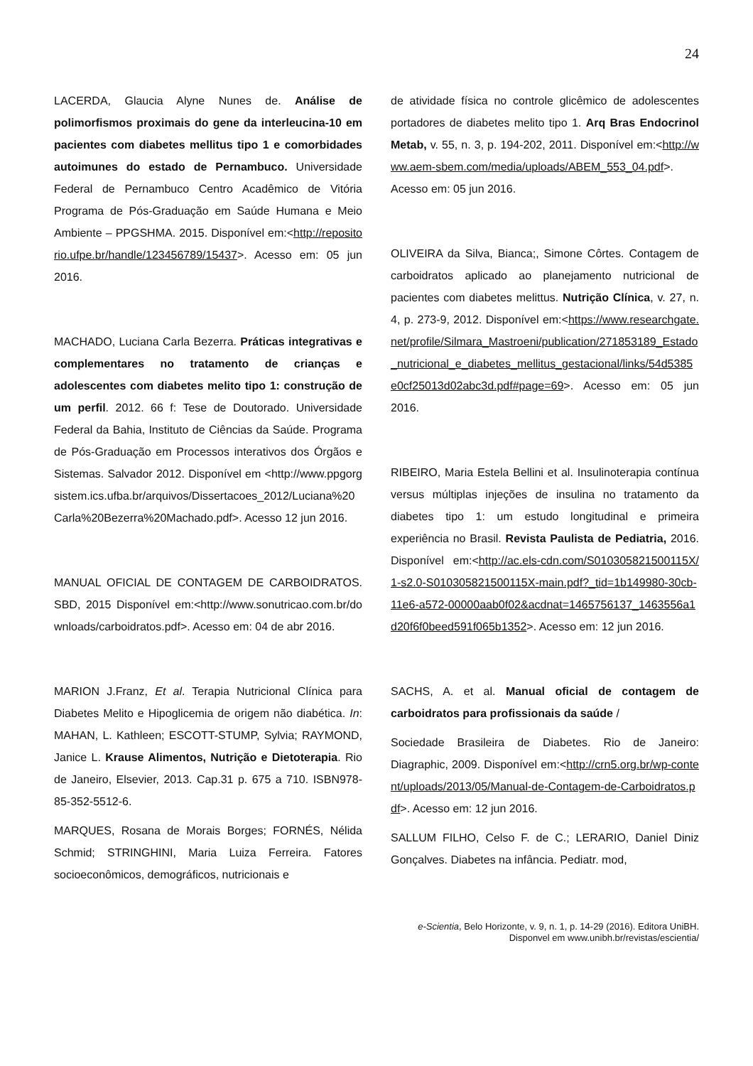24
LACERDA, Glaucia Alyne Nunes de. Análise de polimorfismos proximais do gene da interleucina-10 em pacientes com diabetes mellitus tipo 1 e comorbidades autoimunes do estado de Pernambuco. Universidade Federal de Pernambuco Centro Acadêmico de Vitória Programa de Pós-Graduação em Saúde Humana e Meio Ambiente – PPGSHMA. 2015. Disponível em:<http://repositorio.ufpe.br/handle/123456789/15437>. Acesso em: 05 jun 2016.
MACHADO, Luciana Carla Bezerra. Práticas integrativas e complementares no tratamento de crianças e adolescentes com diabetes melito tipo 1: construção de um perfil. 2012. 66 f: Tese de Doutorado. Universidade Federal da Bahia, Instituto de Ciências da Saúde. Programa de Pós-Graduação em Processos interativos dos Órgãos e Sistemas. Salvador 2012. Disponível em <http://www.ppgorgsistem.ics.ufba.br/arquivos/Dissertacoes_2012/Luciana%20Carla%20Bezerra%20Machado.pdf>. Acesso 12 jun 2016.
MANUAL OFICIAL DE CONTAGEM DE CARBOIDRATOS. SBD, 2015 Disponível em:<http://www.sonutricao.com.br/downloads/carboidratos.pdf>. Acesso em: 04 de abr 2016.
MARION J.Franz, Et al. Terapia Nutricional Clínica para Diabetes Melito e Hipoglicemia de origem não diabética. In: MAHAN, L. Kathleen; ESCOTT-STUMP, Sylvia; RAYMOND, Janice L. Krause Alimentos, Nutrição e Dietoterapia. Rio de Janeiro, Elsevier, 2013. Cap.31 p. 675 a 710. ISBN978-85-352-5512-6.
MARQUES, Rosana de Morais Borges; FORNÉS, Nélida Schmid; STRINGHINI, Maria Luiza Ferreira. Fatores socioeconômicos, demográficos, nutricionais e
de atividade física no controle glicêmico de adolescentes portadores de diabetes melito tipo 1. Arq Bras Endocrinol Metab, v. 55, n. 3, p. 194-202, 2011. Disponível em:<http://www.aem-sbem.com/media/uploads/ABEM_553_04.pdf>. Acesso em: 05 jun 2016.
OLIVEIRA da Silva, Bianca;, Simone Côrtes. Contagem de carboidratos aplicado ao planejamento nutricional de pacientes com diabetes melittus. Nutrição Clínica, v. 27, n. 4, p. 273-9, 2012. Disponível em:<https://www.researchgate.net/profile/Silmara_Mastroeni/publication/271853189_Estado_nutricional_e_diabetes_mellitus_gestacional/links/54d5385e0cf25013d02abc3d.pdf#page=69>. Acesso em: 05 jun 2016.
RIBEIRO, Maria Estela Bellini et al. Insulinoterapia contínua versus múltiplas injeções de insulina no tratamento da diabetes tipo 1: um estudo longitudinal e primeira experiência no Brasil. Revista Paulista de Pediatria, 2016. Disponível em:<http://ac.els-cdn.com/S010305821500115X/1-s2.0-S010305821500115X-main.pdf?_tid=1b149980-30cb-11e6-a572-00000aab0f02&acdnat=1465756137_1463556a1d20f6f0beed591f065b1352>. Acesso em: 12 jun 2016.
SACHS, A. et al. Manual oficial de contagem de carboidratos para profissionais da saúde /
Sociedade Brasileira de Diabetes. Rio de Janeiro: Diagraphic, 2009. Disponível em:<http://crn5.org.br/wp-content/uploads/2013/05/Manual-de-Contagem-de-Carboidratos.pdf>. Acesso em: 12 jun 2016.
SALLUM FILHO, Celso F. de C.; LERARIO, Daniel Diniz Gonçalves. Diabetes na infância. Pediatr. mod,
e-Scientia, Belo Horizonte, v. 9, n. 1, p. 14-29 (2016). Editora UniBH.
Disponvel em www.unibh.br/revistas/escientia/